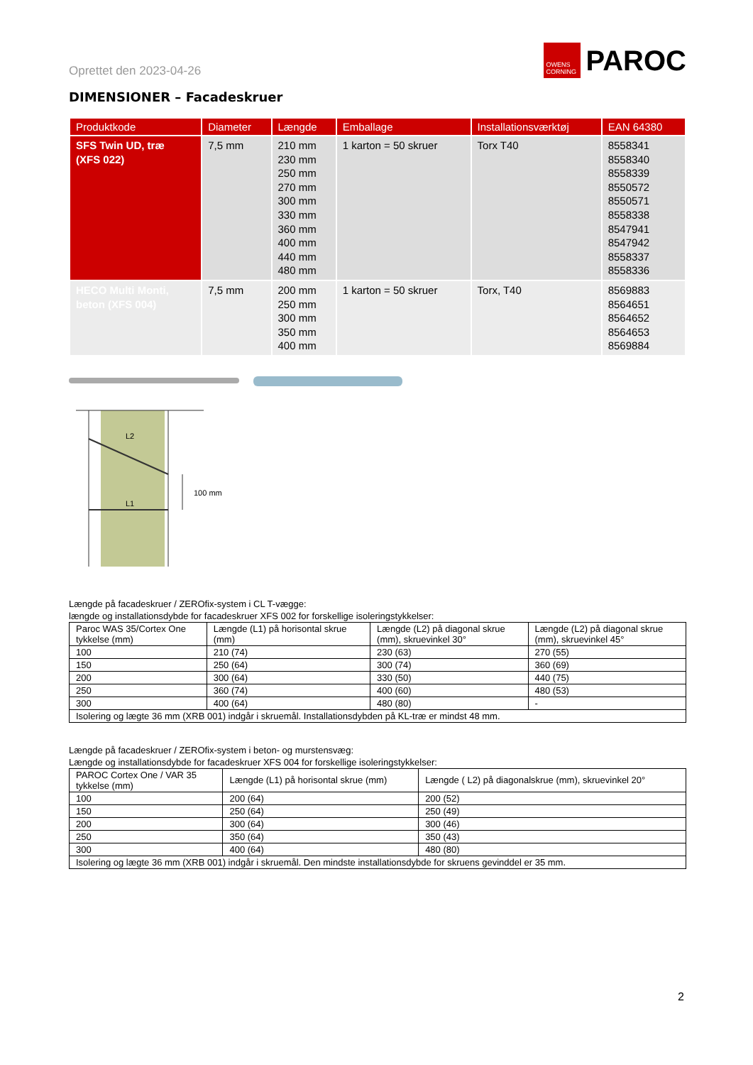Oprettet den 2023-04-26
OWENS CORNING
PAROC
DIMENSIONER – Facadeskruer
| Produktkode | Diameter | Længde | Emballage | Installationsværktøj | EAN 64380 |
| --- | --- | --- | --- | --- | --- |
| SFS Twin UD, træ (XFS 022) | 7,5 mm | 210 mm 230 mm 250 mm 270 mm 300 mm 330 mm 360 mm 400 mm 440 mm 480 mm | 1 karton = 50 skruer | Torx T40 | 8558341 8558340 8558339 8550572 8550571 8558338 8547941 8547942 8558337 8558336 |
| HECO Multi Monti, beton (XFS 004) | 7,5 mm | 200 mm 250 mm 300 mm 350 mm 400 mm | 1 karton = 50 skruer | Torx, T40 | 8569883 8564651 8564652 8564653 8569884 |
L2
L1
100 mm
Længde på facadeskruer / ZEROfix-system i CL T-vægge:
længde og installationsdybde for facadeskruer XFS 002 for forskellige isoleringstykkelser:
| Paroc WAS 35/Cortex One tykkelse (mm) | Længde (L1) på horisontal skrue (mm) | Længde (L2) på diagonal skrue (mm), skruevinkel 30° | Længde (L2) på diagonal skrue (mm), skruevinkel 45° |
| --- | --- | --- | --- |
| 100 | 210 (74) | 230 (63) | 270 (55) |
| 150 | 250 (64) | 300 (74) | 360 (69) |
| 200 | 300 (64) | 330 (50) | 440 (75) |
| 250 | 360 (74) | 400 (60) | 480 (53) |
| 300 | 400 (64) | 480 (80) | - |
| Isolering og lægte 36 mm (XRB 001) indgår i skruemål. Installationsdybden på KL-træ er mindst 48 mm. | | | |
Længde på facadeskruer / ZEROfix-system i beton- og murstensvæg:
Længde og installationsdybde for facadeskruer XFS 004 for forskellige isoleringstykkelser:
| PAROC Cortex One / VAR 35 tykkelse (mm) | Længde (L1) på horisontal skrue (mm) | Længde ( L2) på diagonalskrue (mm), skruevinkel 20° |
| --- | --- | --- |
| 100 | 200 (64) | 200 (52) |
| 150 | 250 (64) | 250 (49) |
| 200 | 300 (64) | 300 (46) |
| 250 | 350 (64) | 350 (43) |
| 300 | 400 (64) | 480 (80) |
| Isolering og lægte 36 mm (XRB 001) indgår i skruemål. Den mindste installationsdybde for skruens gevinddel er 35 mm. | | |
2